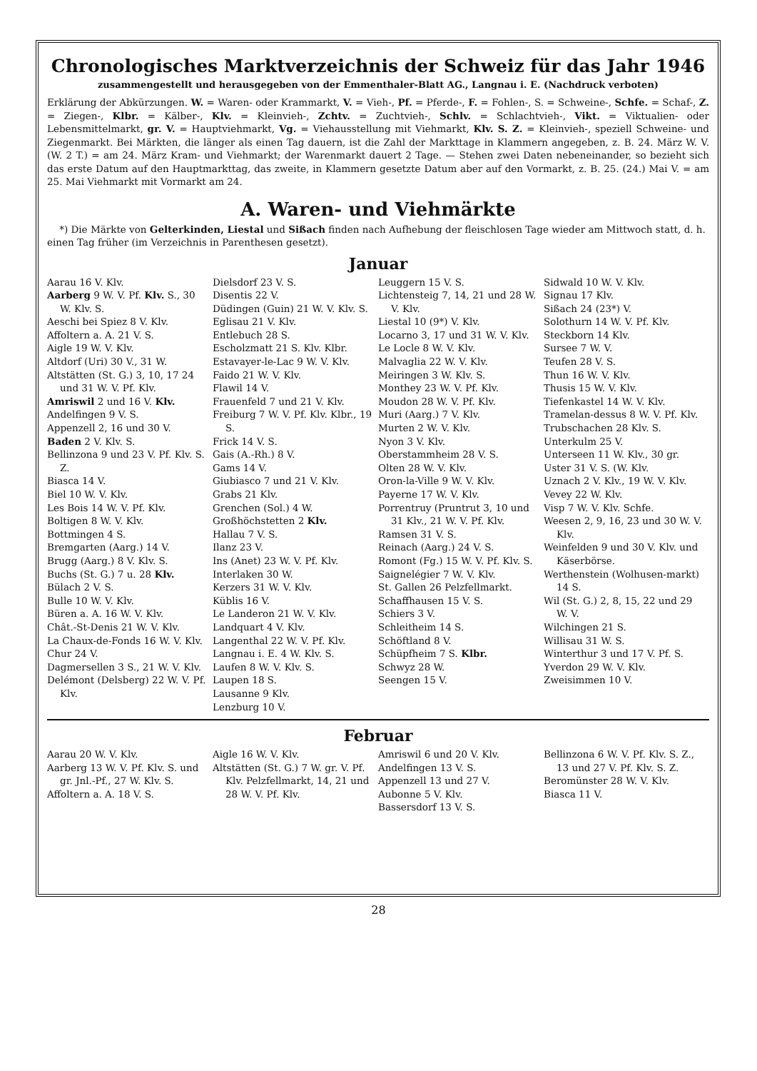Chronologisches Marktverzeichnis der Schweiz für das Jahr 1946
zusammengestellt und herausgegeben von der Emmenthaler-Blatt AG., Langnau i. E. (Nachdruck verboten)
Erklärung der Abkürzungen. W. = Waren- oder Krammarkt, V. = Vieh-, Pf. = Pferde-, F. = Fohlen-, S. = Schweine-, Schfe. = Schaf-, Z. = Ziegen-, Klbr. = Kälber-, Klv. = Kleinvieh-, Zchtv. = Zuchtvieh-, Schlv. = Schlachtvieh-, Vikt. = Viktualien- oder Lebensmittelmarkt, gr. V. = Hauptviehmarkt, Vg. = Viehausstellung mit Viehmarkt, Klv. S. Z. = Kleinvieh-, speziell Schweine- und Ziegenmarkt. Bei Märkten, die länger als einen Tag dauern, ist die Zahl der Markttage in Klammern angegeben, z. B. 24. März W. V. (W. 2 T.) = am 24. März Kram- und Viehmarkt; der Warenmarkt dauert 2 Tage. — Stehen zwei Daten nebeneinander, so bezieht sich das erste Datum auf den Hauptmarkttag, das zweite, in Klammern gesetzte Datum aber auf den Vormarkt, z. B. 25. (24.) Mai V. = am 25. Mai Viehmarkt mit Vormarkt am 24.
A. Waren- und Viehmärkte
*) Die Märkte von Gelterkinden, Liestal und Sißach finden nach Aufhebung der fleischlosen Tage wieder am Mittwoch statt, d. h. einen Tag früher (im Verzeichnis in Parenthesen gesetzt).
Januar
Aarau 16 V. Klv.
Aarberg 9 W. V. Pf. Klv. S., 30 W. Klv. S.
Aeschi bei Spiez 8 V. Klv.
Affoltern a. A. 21 V. S.
Aigle 19 W. V. Klv.
Altdorf (Uri) 30 V., 31 W.
Altstätten (St. G.) 3, 10, 17 24 und 31 W. V. Pf. Klv.
Amriswil 2 und 16 V. Klv.
Andelfingen 9 V. S.
Appenzell 2, 16 und 30 V.
Baden 2 V. Klv. S.
Bellinzona 9 und 23 V. Pf. Klv. S. Z.
Biasca 14 V.
Biel 10 W. V. Klv.
Les Bois 14 W. V. Pf. Klv.
Boltigen 8 W. V. Klv.
Bottmingen 4 S.
Bremgarten (Aarg.) 14 V.
Brugg (Aarg.) 8 V. Klv. S.
Buchs (St. G.) 7 u. 28 Klv.
Bülach 2 V. S.
Bulle 10 W. V. Klv.
Büren a. A. 16 W. V. Klv.
Chât.-St-Denis 21 W. V. Klv.
La Chaux-de-Fonds 16 W. V. Klv.
Chur 24 V.
Dagmersellen 3 S., 21 W. V. Klv.
Delémont (Delsberg) 22 W. V. Pf. Klv.
Dielsdorf 23 V. S.
Disentis 22 V.
Düdingen (Guin) 21 W. V. Klv. S.
Eglisau 21 V. Klv.
Entlebuch 28 S.
Escholzmatt 21 S. Klv. Klbr.
Estavayer-le-Lac 9 W. V. Klv.
Faido 21 W. V. Klv.
Flawil 14 V.
Frauenfeld 7 und 21 V. Klv.
Freiburg 7 W. V. Pf. Klv. Klbr., 19 S.
Frick 14 V. S.
Gais (A.-Rh.) 8 V.
Gams 14 V.
Giubiasco 7 und 21 V. Klv.
Grabs 21 Klv.
Grenchen (Sol.) 4 W.
Großhöchstetten 2 Klv.
Hallau 7 V. S.
Ilanz 23 V.
Ins (Anet) 23 W. V. Pf. Klv.
Interlaken 30 W.
Kerzers 31 W. V. Klv.
Küblis 16 V.
Le Landeron 21 W. V. Klv.
Landquart 4 V. Klv.
Langenthal 22 W. V. Pf. Klv.
Langnau i. E. 4 W. Klv. S.
Laufen 8 W. V. Klv. S.
Laupen 18 S.
Lausanne 9 Klv.
Lenzburg 10 V.
Leuggern 15 V. S.
Lichtensteig 7, 14, 21 und 28 W. V. Klv.
Liestal 10 (9*) V. Klv.
Locarno 3, 17 und 31 W. V. Klv.
Le Locle 8 W. V. Klv.
Malvaglia 22 W. V. Klv.
Meiringen 3 W. Klv. S.
Monthey 23 W. V. Pf. Klv.
Moudon 28 W. V. Pf. Klv.
Muri (Aarg.) 7 V. Klv.
Murten 2 W. V. Klv.
Nyon 3 V. Klv.
Oberstammheim 28 V. S.
Olten 28 W. V. Klv.
Oron-la-Ville 9 W. V. Klv.
Payerne 17 W. V. Klv.
Porrentruy (Pruntrut 3, 10 und 31 Klv., 21 W. V. Pf. Klv.
Ramsen 31 V. S.
Reinach (Aarg.) 24 V. S.
Romont (Fg.) 15 W. V. Pf. Klv. S.
Saignelégier 7 W. V. Klv.
St. Gallen 26 Pelzfellmarkt.
Schaffhausen 15 V. S.
Schiers 3 V.
Schleitheim 14 S.
Schöftland 8 V.
Schüpfheim 7 S. Klbr.
Schwyz 28 W.
Seengen 15 V.
Sidwald 10 W. V. Klv.
Signau 17 Klv.
Sißach 24 (23*) V.
Solothurn 14 W. V. Pf. Klv.
Steckborn 14 Klv.
Sursee 7 W. V.
Teufen 28 V. S.
Thun 16 W. V. Klv.
Thusis 15 W. V. Klv.
Tiefenkastel 14 W. V. Klv.
Tramelan-dessus 8 W. V. Pf. Klv.
Trubschachen 28 Klv. S.
Unterkulm 25 V.
Unterseen 11 W. Klv., 30 gr.
Uster 31 V. S. (W. Klv.
Uznach 2 V. Klv., 19 W. V. Klv.
Vevey 22 W. Klv.
Visp 7 W. V. Klv. Schfe.
Weesen 2, 9, 16, 23 und 30 W. V. Klv.
Weinfelden 9 und 30 V. Klv. und Käserbörse.
Werthenstein (Wolhusen-markt) 14 S.
Wil (St. G.) 2, 8, 15, 22 und 29 W. V.
Wilchingen 21 S.
Willisau 31 W. S.
Winterthur 3 und 17 V. Pf. S.
Yverdon 29 W. V. Klv.
Zweisimmen 10 V.
Februar
Aarau 20 W. V. Klv.
Aarberg 13 W. V. Pf. Klv. S. und gr. Jnl.-Pf., 27 W. Klv. S.
Affoltern a. A. 18 V. S.
Aigle 16 W. V. Klv.
Altstätten (St. G.) 7 W. gr. V. Pf. Klv. Pelzfellmarkt, 14, 21 und 28 W. V. Pf. Klv.
Amriswil 6 und 20 V. Klv.
Andelfingen 13 V. S.
Appenzell 13 und 27 V.
Aubonne 5 V. Klv.
Bassersdorf 13 V. S.
Bellinzona 6 W. V. Pf. Klv. S. Z., 13 und 27 V. Pf. Klv. S. Z.
Beromünster 28 W. V. Klv.
Biasca 11 V.
28